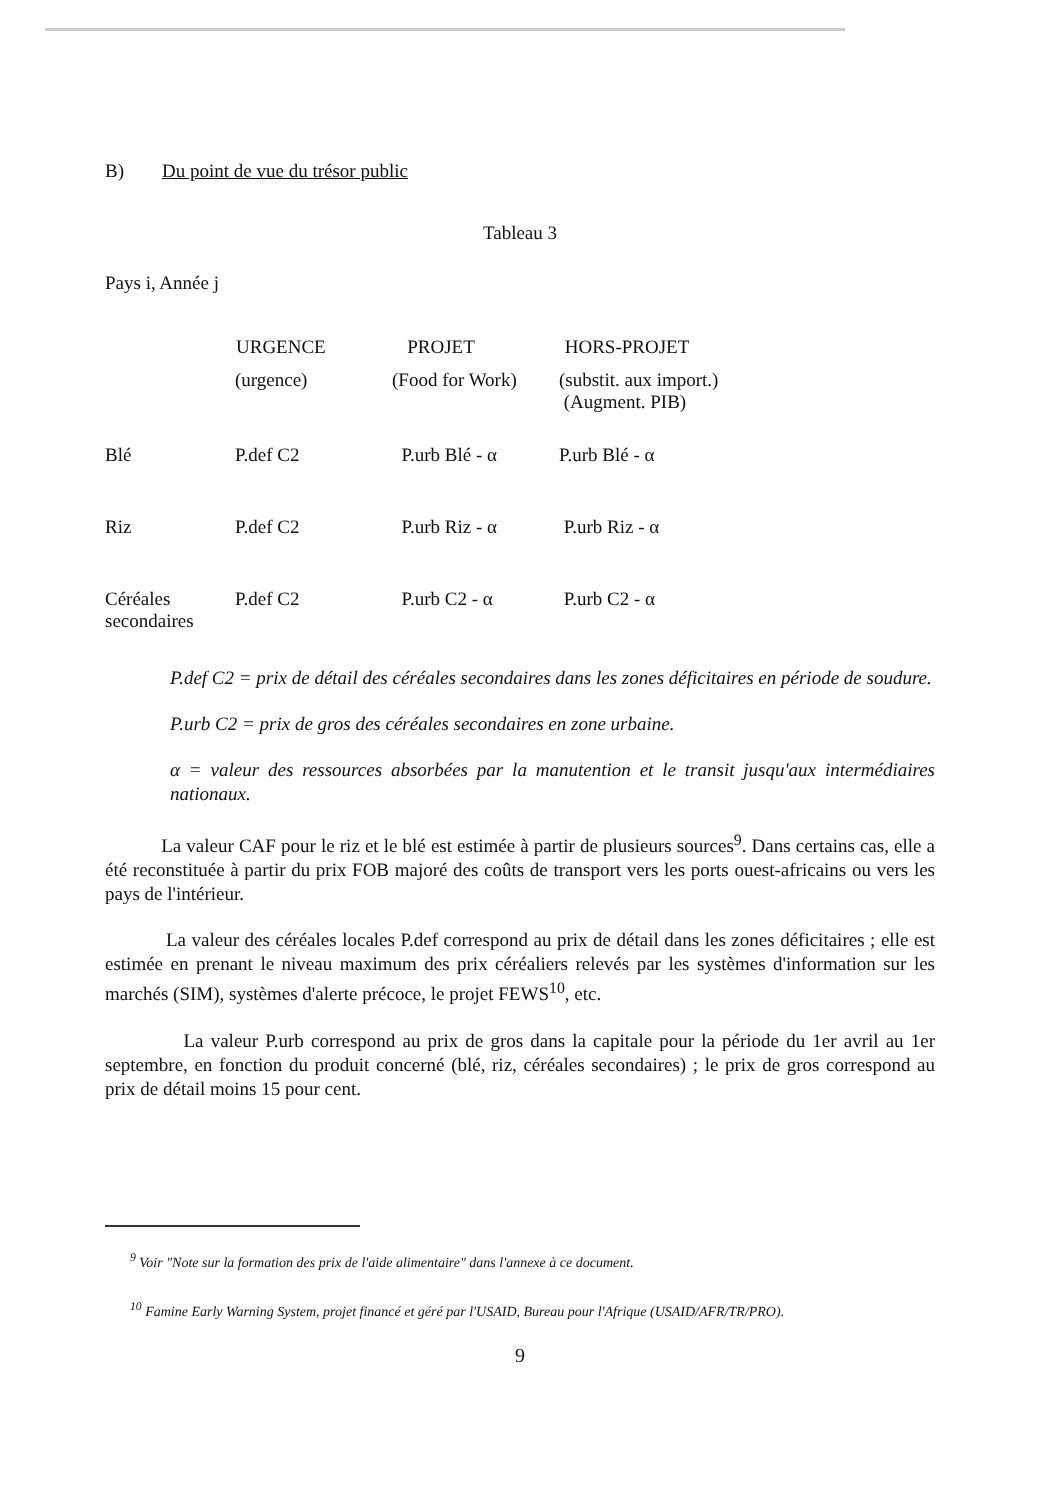B) Du point de vue du trésor public
Tableau 3
Pays i, Année j
| | URGENCE | PROJET | HORS-PROJET |
| | (urgence) | (Food for Work) | (substit. aux import.) (Augment. PIB) |
| Blé | P.def C2 | P.urb Blé - α | P.urb Blé - α |
| Riz | P.def C2 | P.urb Riz - α | P.urb Riz - α |
| Céréales secondaires | P.def C2 | P.urb C2 - α | P.urb C2 - α |
P.def C2 = prix de détail des céréales secondaires dans les zones déficitaires en période de soudure.
P.urb C2 = prix de gros des céréales secondaires en zone urbaine.
α = valeur des ressources absorbées par la manutention et le transit jusqu'aux intermédiaires nationaux.
La valeur CAF pour le riz et le blé est estimée à partir de plusieurs sources<sup>9</sup>. Dans certains cas, elle a été reconstituée à partir du prix FOB majoré des coûts de transport vers les ports ouest-africains ou vers les pays de l'intérieur.
La valeur des céréales locales P.def correspond au prix de détail dans les zones déficitaires ; elle est estimée en prenant le niveau maximum des prix céréaliers relevés par les systèmes d'information sur les marchés (SIM), systèmes d'alerte précoce, le projet FEWS<sup>10</sup>, etc.
La valeur P.urb correspond au prix de gros dans la capitale pour la période du 1er avril au 1er septembre, en fonction du produit concerné (blé, riz, céréales secondaires) ; le prix de gros correspond au prix de détail moins 15 pour cent.
<sup>9</sup> Voir "Note sur la formation des prix de l'aide alimentaire" dans l'annexe à ce document.
<sup>10</sup> Famine Early Warning System, projet financé et géré par l'USAID, Bureau pour l'Afrique (USAID/AFR/TR/PRO).
9